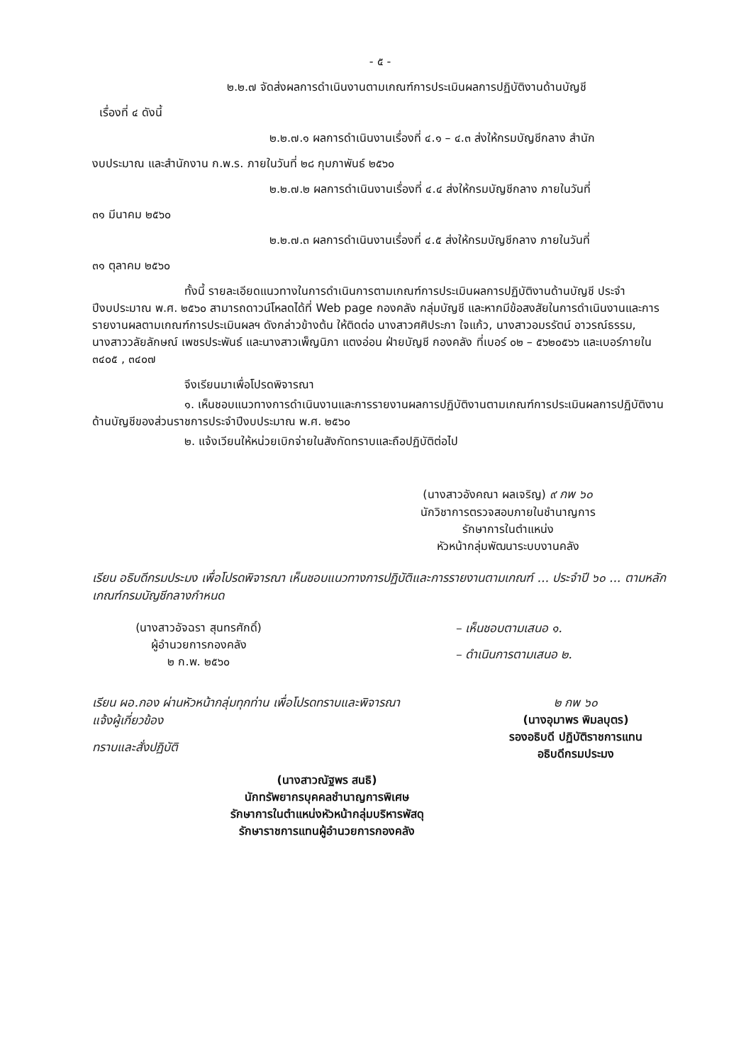- ๕ -
๒.๒.๗ จัดส่งผลการดำเนินงานตามเกณฑ์การประเมินผลการปฏิบัติงานด้านบัญชี
เรื่องที่ ๔ ดังนี้
๒.๒.๗.๑ ผลการดำเนินงานเรื่องที่ ๔.๑ – ๔.๓ ส่งให้กรมบัญชีกลาง สำนัก
งบประมาณ และสำนักงาน ก.พ.ร. ภายในวันที่ ๒๘ กุมภาพันธ์ ๒๕๖๐
๒.๒.๗.๒ ผลการดำเนินงานเรื่องที่ ๔.๔ ส่งให้กรมบัญชีกลาง ภายในวันที่
๓๑ มีนาคม ๒๕๖๐
๒.๒.๗.๓ ผลการดำเนินงานเรื่องที่ ๔.๕ ส่งให้กรมบัญชีกลาง ภายในวันที่
๓๑ ตุลาคม ๒๕๖๐
ทั้งนี้ รายละเอียดแนวทางในการดำเนินการตามเกณฑ์การประเมินผลการปฏิบัติงานด้านบัญชี ประจำปีงบประมาณ พ.ศ. ๒๕๖๐ สามารถดาวน์โหลดได้ที่ Web page กองคลัง กลุ่มบัญชี และหากมีข้อสงสัยในการดำเนินงานและการรายงานผลตามเกณฑ์การประเมินผลฯ ดังกล่าวข้างต้น ให้ติดต่อ นางสาวศศิประภา ใจแก้ว, นางสาวอมรรัตน์ อาวรณ์ธรรม, นางสาววลัยลักษณ์ เพชรประพันธ์ และนางสาวเพ็ญนิภา แตงอ่อน ฝ่ายบัญชี กองคลัง ที่เบอร์ ๐๒ – ๕๖๒๐๕๖๖ และเบอร์ภายใน ๓๔๐๕ , ๓๔๐๗
จึงเรียนมาเพื่อโปรดพิจารณา
๑. เห็นชอบแนวทางการดำเนินงานและการรายงานผลการปฏิบัติงานตามเกณฑ์การประเมินผลการปฏิบัติงานด้านบัญชีของส่วนราชการประจำปีงบประมาณ พ.ศ. ๒๕๖๐
๒. แจ้งเวียนให้หน่วยเบิกจ่ายในสังกัดทราบและถือปฏิบัติต่อไป
(นางสาวอังคณา ผลเจริญ) ๙ กพ ๖๐
นักวิชาการตรวจสอบภายในชำนาญการ
รักษาการในตำแหน่ง
หัวหน้ากลุ่มพัฒนาระบบงานคลัง
เรียน อธิบดีกรมประมง เพื่อโปรดพิจารณา เห็นชอบแนวทางการปฏิบัติและการรายงานตามเกณฑ์ ... ประจำปี ๖๐ ... ตามหลักเกณฑ์กรมบัญชีกลางกำหนด
(นางสาวอัจฉรา สุนทรศักดิ์)
ผู้อำนวยการกองคลัง
๒ ก.พ. ๒๕๖๐
– เห็นชอบตามเสนอ ๑.
– ดำเนินการตามเสนอ ๒.
เรียน ผอ.กอง ผ่านหัวหน้ากลุ่มทุกท่าน เพื่อโปรดทราบและพิจารณา แจ้งผู้เกี่ยวข้อง
ทราบและสั่งปฏิบัติ
๒ กพ ๖๐
(นางอุมาพร พิมลบุตร)
รองอธิบดี ปฏิบัติราชการแทน
อธิบดีกรมประมง
(นางสาวณัฐพร สนธิ)
นักทรัพยากรบุคคลชำนาญการพิเศษ
รักษาการในตำแหน่งหัวหน้ากลุ่มบริหารพัสดุ
รักษาราชการแทนผู้อำนวยการกองคลัง